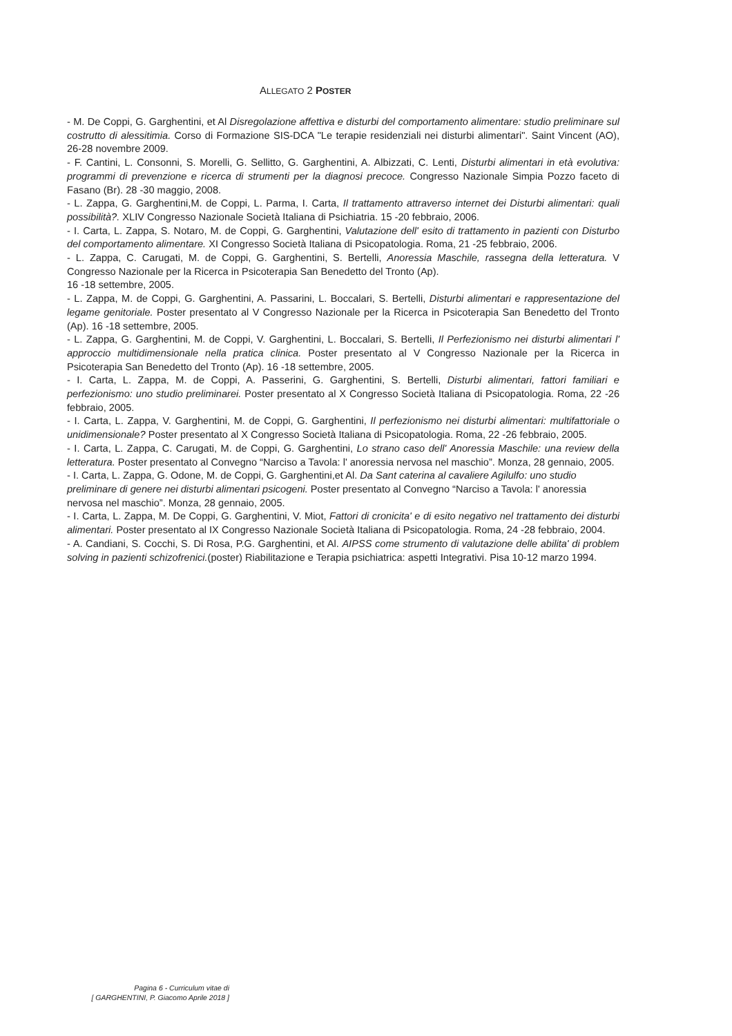ALLEGATO 2 POSTER
- M. De Coppi, G. Garghentini, et Al Disregolazione affettiva e disturbi del comportamento alimentare: studio preliminare sul costrutto di alessitimia. Corso di Formazione SIS-DCA "Le terapie residenziali nei disturbi alimentari". Saint Vincent (AO), 26-28 novembre 2009.
- F. Cantini, L. Consonni, S. Morelli, G. Sellitto, G. Garghentini, A. Albizzati, C. Lenti, Disturbi alimentari in età evolutiva: programmi di prevenzione e ricerca di strumenti per la diagnosi precoce. Congresso Nazionale Simpia Pozzo faceto di Fasano (Br). 28 -30 maggio, 2008.
- L. Zappa, G. Garghentini,M. de Coppi, L. Parma, I. Carta, Il trattamento attraverso internet dei Disturbi alimentari: quali possibilità?. XLIV Congresso Nazionale Società Italiana di Psichiatria. 15 -20 febbraio, 2006.
- I. Carta, L. Zappa, S. Notaro, M. de Coppi, G. Garghentini, Valutazione dell' esito di trattamento in pazienti con Disturbo del comportamento alimentare. XI Congresso Società Italiana di Psicopatologia. Roma, 21 -25 febbraio, 2006.
- L. Zappa, C. Carugati, M. de Coppi, G. Garghentini, S. Bertelli, Anoressia Maschile, rassegna della letteratura. V Congresso Nazionale per la Ricerca in Psicoterapia San Benedetto del Tronto (Ap).
16 -18 settembre, 2005.
- L. Zappa, M. de Coppi, G. Garghentini, A. Passarini, L. Boccalari, S. Bertelli, Disturbi alimentari e rappresentazione del legame genitoriale. Poster presentato al V Congresso Nazionale per la Ricerca in Psicoterapia San Benedetto del Tronto (Ap). 16 -18 settembre, 2005.
- L. Zappa, G. Garghentini, M. de Coppi, V. Garghentini, L. Boccalari, S. Bertelli, Il Perfezionismo nei disturbi alimentari l' approccio multidimensionale nella pratica clinica. Poster presentato al V Congresso Nazionale per la Ricerca in Psicoterapia San Benedetto del Tronto (Ap). 16 -18 settembre, 2005.
- I. Carta, L. Zappa, M. de Coppi, A. Passerini, G. Garghentini, S. Bertelli, Disturbi alimentari, fattori familiari e perfezionismo: uno studio preliminarei. Poster presentato al X Congresso Società Italiana di Psicopatologia. Roma, 22 -26 febbraio, 2005.
- I. Carta, L. Zappa, V. Garghentini, M. de Coppi, G. Garghentini, Il perfezionismo nei disturbi alimentari: multifattoriale o unidimensionale? Poster presentato al X Congresso Società Italiana di Psicopatologia. Roma, 22 -26 febbraio, 2005.
- I. Carta, L. Zappa, C. Carugati, M. de Coppi, G. Garghentini, Lo strano caso dell' Anoressia Maschile: una review della letteratura. Poster presentato al Convegno “Narciso a Tavola: l' anoressia nervosa nel maschio”. Monza, 28 gennaio, 2005.
- I. Carta, L. Zappa, G. Odone, M. de Coppi, G. Garghentini,et Al. Da Sant caterina al cavaliere Agilulfo: uno studio preliminare di genere nei disturbi alimentari psicogeni. Poster presentato al Convegno “Narciso a Tavola: l' anoressia nervosa nel maschio”. Monza, 28 gennaio, 2005.
- I. Carta, L. Zappa, M. De Coppi, G. Garghentini, V. Miot, Fattori di cronicita' e di esito negativo nel trattamento dei disturbi alimentari. Poster presentato al IX Congresso Nazionale Società Italiana di Psicopatologia. Roma, 24 -28 febbraio, 2004.
- A. Candiani, S. Cocchi, S. Di Rosa, P.G. Garghentini, et Al. AIPSS come strumento di valutazione delle abilita' di problem solving in pazienti schizofrenici.(poster) Riabilitazione e Terapia psichiatrica: aspetti Integrativi. Pisa 10-12 marzo 1994.
Pagina 6 - Curriculum vitae di
[ GARGHENTINI, P. Giacomo Aprile 2018 ]